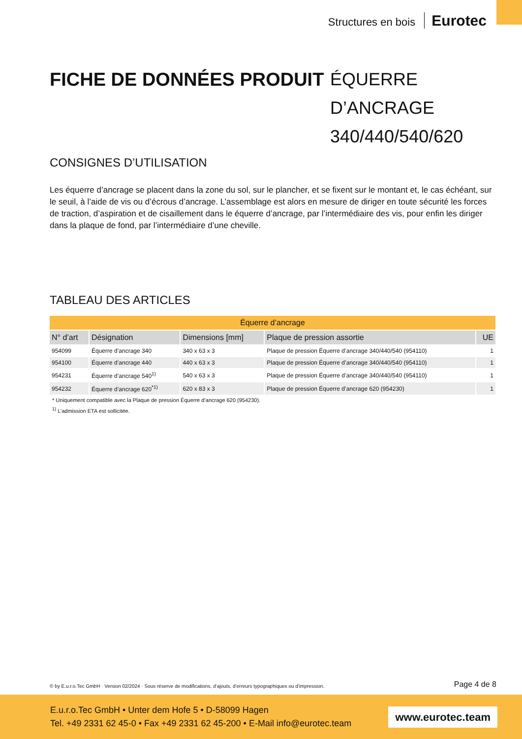Structures en bois Eurotec
FICHE DE DONNÉES PRODUIT
ÉQUERRE D’ANCRAGE 340/440/540/620
CONSIGNES D’UTILISATION
Les équerre d’ancrage se placent dans la zone du sol, sur le plancher, et se fixent sur le montant et, le cas échéant, sur le seuil, à l’aide de vis ou d’écrous d’ancrage. L’assemblage est alors en mesure de diriger en toute sécurité les forces de traction, d’aspiration et de cisaillement dans le équerre d’ancrage, par l’intermédiaire des vis, pour enfin les diriger dans la plaque de fond, par l’intermédiaire d’une cheville.
TABLEAU DES ARTICLES
| Équerre d’ancrage | | | | |
| --- | --- | --- | --- | --- |
| N° d’art | Désignation | Dimensions [mm] | Plaque de pression assortie | UE |
| 954099 | Équerre d’ancrage 340 | 340 x 63 x 3 | Plaque de pression Équerre d’ancrage 340/440/540 (954110) | 1 |
| 954100 | Équerre d’ancrage 440 | 440 x 63 x 3 | Plaque de pression Équerre d’ancrage 340/440/540 (954110) | 1 |
| 954231 | Équerre d’ancrage 540<sup>1)</sup> | 540 x 63 x 3 | Plaque de pression Équerre d’ancrage 340/440/540 (954110) | 1 |
| 954232 | Équerre d’ancrage 620<sup>*1)</sup> | 620 x 83 x 3 | Plaque de pression Équerre d’ancrage 620 (954230) | 1 |
* Uniquement compatible avec la Plaque de pression Équerre d’ancrage 620 (954230).
<sup>1)</sup> L’admission ETA est sollicitée.
© by E.u.r.o.Tec GmbH · Version 02/2024 · Sous réserve de modifications, d’ajouts, d’erreurs typographiques ou d’impression. Page 4 de 8
E.u.r.o.Tec GmbH • Unter dem Hofe 5 • D-58099 Hagen
Tel. +49 2331 62 45-0 • Fax +49 2331 62 45-200 • E-Mail info@eurotec.team
www.eurotec.team